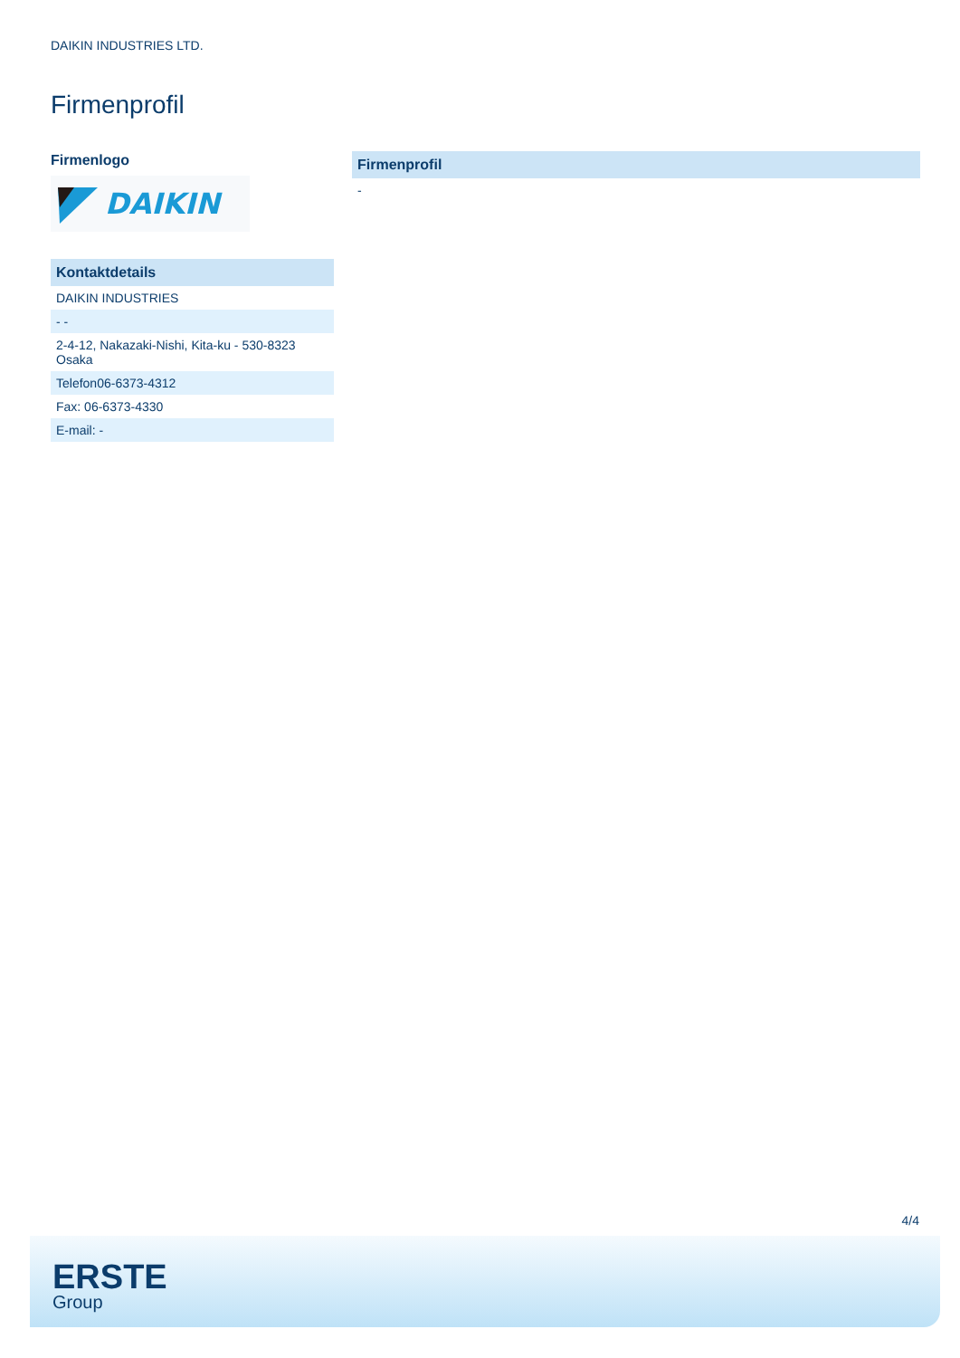DAIKIN INDUSTRIES LTD.
Firmenprofil
Firmenlogo
DAIKIN
| Kontaktdetails |
| --- |
| DAIKIN INDUSTRIES |
| - - |
| 2-4-12, Nakazaki-Nishi, Kita-ku - 530-8323 Osaka |
| Telefon06-6373-4312 |
| Fax: 06-6373-4330 |
| E-mail: - |
| Firmenprofil |
| --- |
| - |
4/4
ERSTE
Group